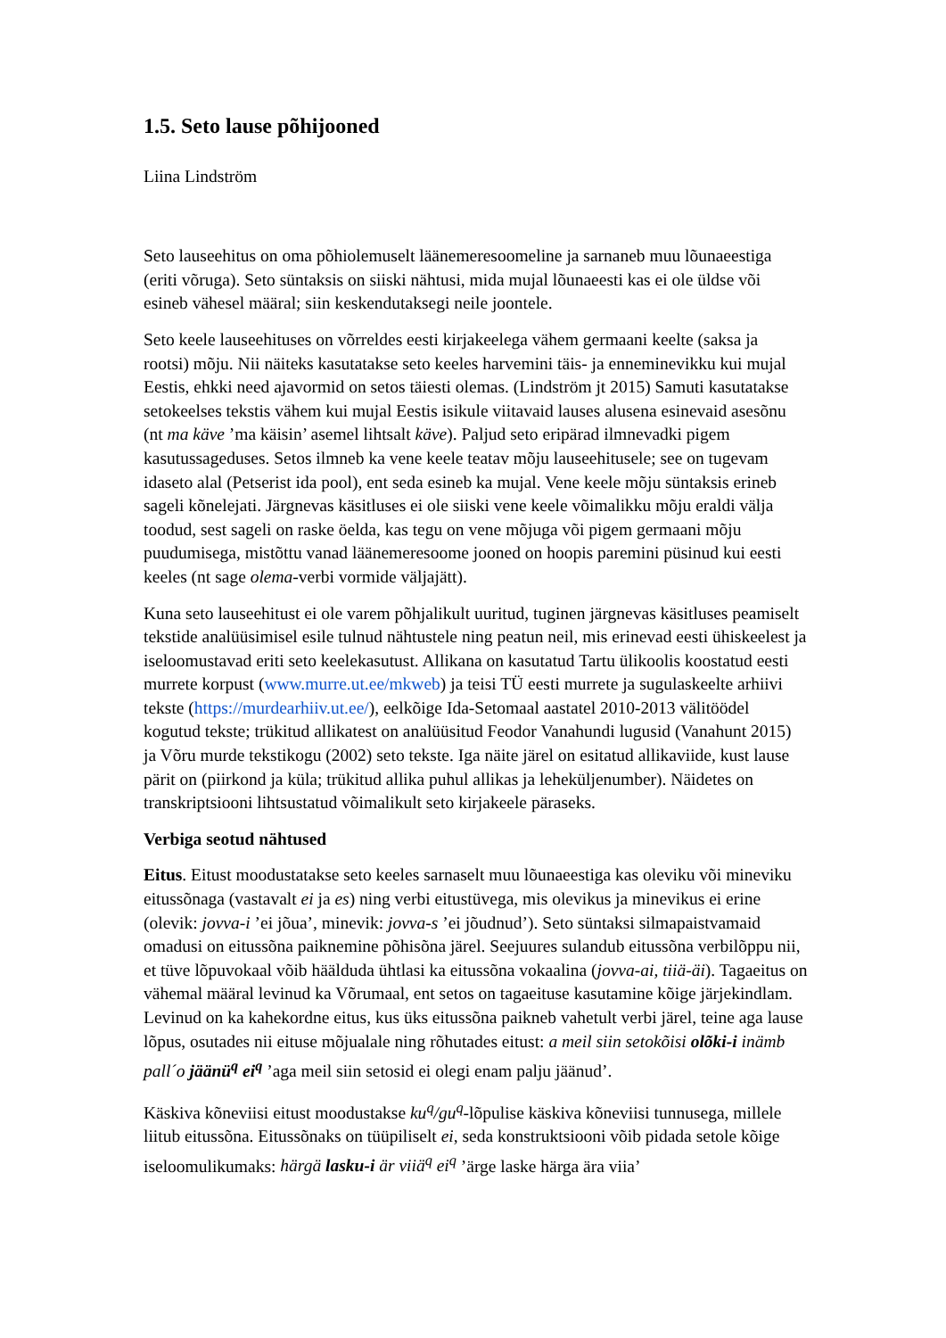1.5. Seto lause põhijooned
Liina Lindström
Seto lauseehitus on oma põhiolemuselt läänemeresoomeline ja sarnaneb muu lõunaeestiga (eriti võruga). Seto süntaksis on siiski nähtusi, mida mujal lõunaeesti kas ei ole üldse või esineb vähesel määral; siin keskendutaksegi neile joontele.
Seto keele lauseehituses on võrreldes eesti kirjakeelega vähem germaani keelte (saksa ja rootsi) mõju. Nii näiteks kasutatakse seto keeles harvemini täis- ja enneminevikku kui mujal Eestis, ehkki need ajavormid on setos täiesti olemas. (Lindström jt 2015) Samuti kasutatakse setokeelses tekstis vähem kui mujal Eestis isikule viitavaid lauses alusena esinevaid asesõnu (nt ma käve ’ma käisin’ asemel lihtsalt käve). Paljud seto eripärad ilmnevadki pigem kasutussageduses. Setos ilmneb ka vene keele teatav mõju lauseehitusele; see on tugevam idaseto alal (Petserist ida pool), ent seda esineb ka mujal. Vene keele mõju süntaksis erineb sageli kõnelejati. Järgnevas käsitluses ei ole siiski vene keele võimalikku mõju eraldi välja toodud, sest sageli on raske öelda, kas tegu on vene mõjuga või pigem germaani mõju puudumisega, mistõttu vanad läänemeresoome jooned on hoopis paremini püsinud kui eesti keeles (nt sage olema-verbi vormide väljajätt).
Kuna seto lauseehitust ei ole varem põhjalikult uuritud, tuginen järgnevas käsitluses peamiselt tekstide analüüsimisel esile tulnud nähtustele ning peatun neil, mis erinevad eesti ühiskeelest ja iseloomustavad eriti seto keelekasutust. Allikana on kasutatud Tartu ülikoolis koostatud eesti murrete korpust (www.murre.ut.ee/mkweb) ja teisi TÜ eesti murrete ja sugulaskeelte arhiivi tekste (https://murdearhiiv.ut.ee/), eelkõige Ida-Setomaal aastatel 2010-2013 välitöödel kogutud tekste; trükitud allikatest on analüüsitud Feodor Vanahundi lugusid (Vanahunt 2015) ja Võru murde tekstikogu (2002) seto tekste. Iga näite järel on esitatud allikaviide, kust lause pärit on (piirkond ja küla; trükitud allika puhul allikas ja leheküljenumber). Näidetes on transkriptsiooni lihtsustatud võimalikult seto kirjakeele päraseks.
Verbiga seotud nähtused
Eitus. Eitust moodustatakse seto keeles sarnaselt muu lõunaeestiga kas oleviku või mineviku eitussõnaga (vastavalt ei ja es) ning verbi eitustüvega, mis olevikus ja minevikus ei erine (olevik: jovva-i ’ei jõua’, minevik: jovva-s ’ei jõudnud’). Seto süntaksi silmapaistvamaid omadusi on eitussõna paiknemine põhisõna järel. Seejuures sulandub eitussõna verbilõppu nii, et tüve lõpuvokaal võib häälduda ühtlasi ka eitussõna vokaalina (jovva-ai, tiiä-äi). Tagaeitus on vähemal määral levinud ka Võrumaal, ent setos on tagaeituse kasutamine kõige järjekindlam. Levinud on ka kahekordne eitus, kus üks eitussõna paikneb vahetult verbi järel, teine aga lause lõpus, osutades nii eituse mõjualale ning rõhutades eitust: a meil siin setokõisi olõki-i inämb pall´o jäänü<sup>q</sup> ei<sup>q</sup> ’aga meil siin setosid ei olegi enam palju jäänud’.
Käskiva kõneviisi eitust moodustakse ku<sup>q</sup>/gu<sup>q</sup>-lõpulise käskiva kõneviisi tunnusega, millele liitub eitussõna. Eitussõnaks on tüüpiliselt ei, seda konstruktsiooni võib pidada setole kõige iseloomulikumaks: härgä lasku-i är viiä<sup>q</sup> ei<sup>q</sup> ’ärge laske härga ära viia’